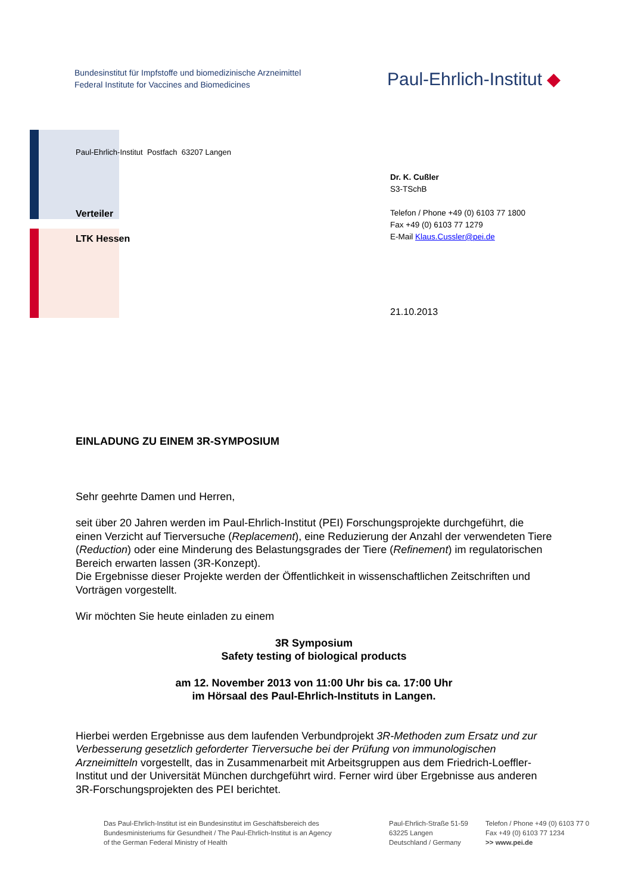Bundesinstitut für Impfstoffe und biomedizinische Arzneimittel
Federal Institute for Vaccines and Biomedicines
Paul-Ehrlich-Institut ◆
Paul-Ehrlich-Institut Postfach 63207 Langen
Verteiler
LTK Hessen
Dr. K. Cußler
S3-TSchB
Telefon / Phone +49 (0) 6103 77 1800
Fax +49 (0) 6103 77 1279
E-Mail Klaus.Cussler@pei.de
21.10.2013
EINLADUNG ZU EINEM 3R-SYMPOSIUM
Sehr geehrte Damen und Herren,
seit über 20 Jahren werden im Paul-Ehrlich-Institut (PEI) Forschungsprojekte durchgeführt, die einen Verzicht auf Tierversuche (Replacement), eine Reduzierung der Anzahl der verwendeten Tiere (Reduction) oder eine Minderung des Belastungsgrades der Tiere (Refinement) im regulatorischen Bereich erwarten lassen (3R-Konzept).
Die Ergebnisse dieser Projekte werden der Öffentlichkeit in wissenschaftlichen Zeitschriften und Vorträgen vorgestellt.
Wir möchten Sie heute einladen zu einem
3R Symposium
Safety testing of biological products
am 12. November 2013 von 11:00 Uhr bis ca. 17:00 Uhr
im Hörsaal des Paul-Ehrlich-Instituts in Langen.
Hierbei werden Ergebnisse aus dem laufenden Verbundprojekt 3R-Methoden zum Ersatz und zur Verbesserung gesetzlich geforderter Tierversuche bei der Prüfung von immunologischen Arzneimitteln vorgestellt, das in Zusammenarbeit mit Arbeitsgruppen aus dem Friedrich-Loeffler-Institut und der Universität München durchgeführt wird. Ferner wird über Ergebnisse aus anderen 3R-Forschungsprojekten des PEI berichtet.
Das Paul-Ehrlich-Institut ist ein Bundesinstitut im Geschäftsbereich des
Bundesministeriums für Gesundheit / The Paul-Ehrlich-Institut is an Agency
of the German Federal Ministry of Health
Paul-Ehrlich-Straße 51-59
63225 Langen
Deutschland / Germany
Telefon / Phone +49 (0) 6103 77 0
Fax +49 (0) 6103 77 1234
>> www.pei.de